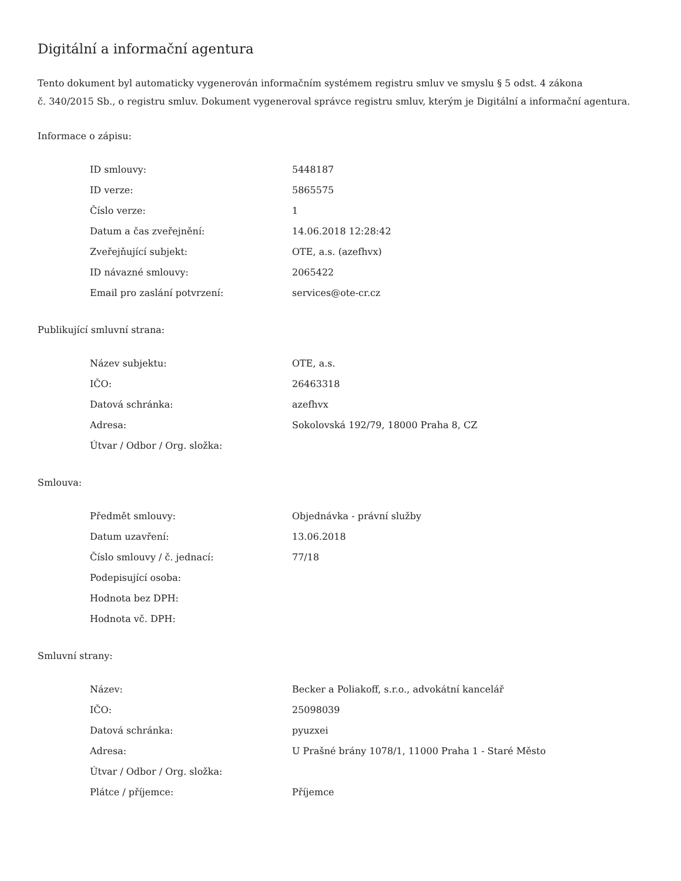Digitální a informační agentura
Tento dokument byl automaticky vygenerován informačním systémem registru smluv ve smyslu § 5 odst. 4 zákona
č. 340/2015 Sb., o registru smluv. Dokument vygeneroval správce registru smluv, kterým je Digitální a informační agentura.
Informace o zápisu:
| ID smlouvy: | 5448187 |
| ID verze: | 5865575 |
| Číslo verze: | 1 |
| Datum a čas zveřejnění: | 14.06.2018 12:28:42 |
| Zveřejňující subjekt: | OTE, a.s. (azefhvx) |
| ID návazné smlouvy: | 2065422 |
| Email pro zaslání potvrzení: | services@ote-cr.cz |
Publikující smluvní strana:
| Název subjektu: | OTE, a.s. |
| IČO: | 26463318 |
| Datová schránka: | azefhvx |
| Adresa: | Sokolovská 192/79, 18000 Praha 8, CZ |
| Útvar / Odbor / Org. složka: | |
Smlouva:
| Předmět smlouvy: | Objednávka - právní služby |
| Datum uzavření: | 13.06.2018 |
| Číslo smlouvy / č. jednací: | 77/18 |
| Podepisující osoba: | |
| Hodnota bez DPH: | |
| Hodnota vč. DPH: | |
Smluvní strany:
| Název: | Becker a Poliakoff, s.r.o., advokátní kancelář |
| IČO: | 25098039 |
| Datová schránka: | pyuzxei |
| Adresa: | U Prašné brány 1078/1, 11000 Praha 1 - Staré Město |
| Útvar / Odbor / Org. složka: | |
| Plátce / příjemce: | Příjemce |